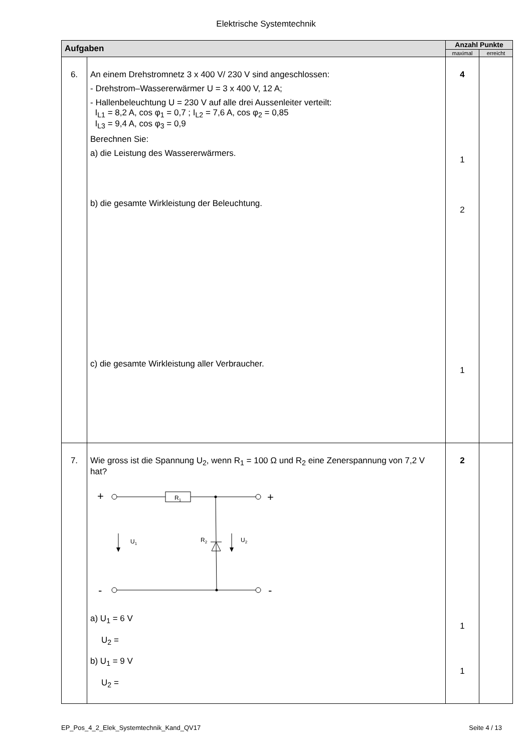Elektrische Systemtechnik
| Aufgaben | | Anzahl Punkte | |
| --- | --- | --- | --- |
| | | maximal | erreicht |
| 6. | An einem Drehstromnetz 3 x 400 V/ 230 V sind angeschlossen: - Drehstrom–Wassererwärmer U = 3 x 400 V, 12 A; - Hallenbeleuchtung U = 230 V auf alle drei Aussenleiter verteilt: I<sub>L1</sub> = 8,2 A, cos φ<sub>1</sub> = 0,7 ; I<sub>L2</sub> = 7,6 A, cos φ<sub>2</sub> = 0,85 I<sub>L3</sub> = 9,4 A, cos φ<sub>3</sub> = 0,9 Berechnen Sie: a) die Leistung des Wassererwärmers. b) die gesamte Wirkleistung der Beleuchtung. c) die gesamte Wirkleistung aller Verbraucher. | 4 1 2 1 | |
| 7. | Wie gross ist die Spannung U<sub>2</sub>, wenn R<sub>1</sub> = 100 Ω und R<sub>2</sub> eine Zenerspannung von 7,2 V hat? + R 1 + R 2 U 1 U 2 - - a) U<sub>1</sub> = 6 V U<sub>2</sub> = b) U<sub>1</sub> = 9 V U<sub>2</sub> = | 2 1 1 | |
EP_Pos_4_2_Elek_Systemtechnik_Kand_QV17 Seite 4 / 13